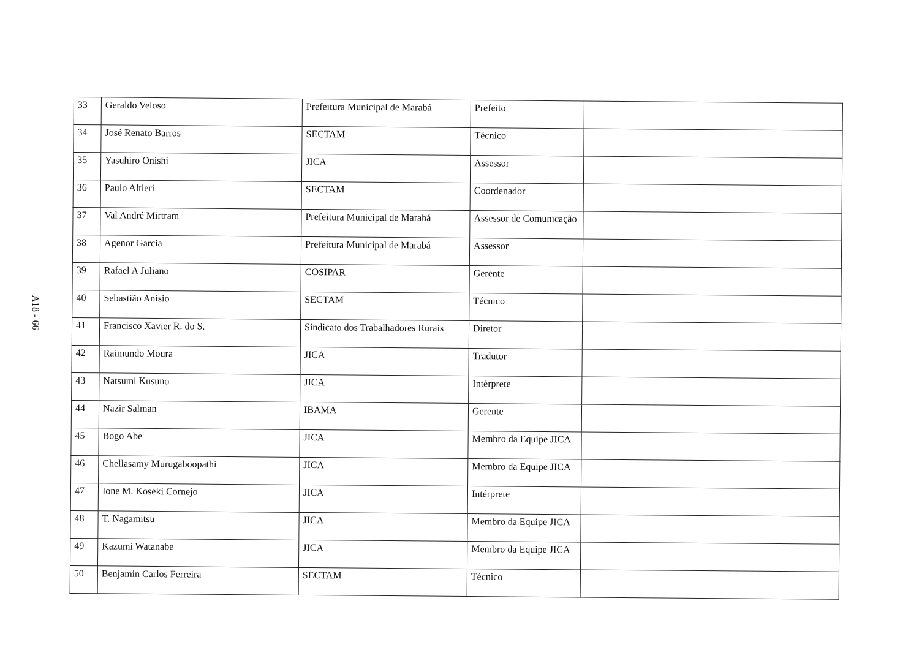A18 - 66
| 33 | Geraldo Veloso | Prefeitura Municipal de Marabá | Prefeito | |
| 34 | José Renato Barros | SECTAM | Técnico | |
| 35 | Yasuhiro Onishi | JICA | Assessor | |
| 36 | Paulo Altieri | SECTAM | Coordenador | |
| 37 | Val André Mirtram | Prefeitura Municipal de Marabá | Assessor de Comunicação | |
| 38 | Agenor Garcia | Prefeitura Municipal de Marabá | Assessor | |
| 39 | Rafael A Juliano | COSIPAR | Gerente | |
| 40 | Sebastião Anísio | SECTAM | Técnico | |
| 41 | Francisco Xavier R. do S. | Sindicato dos Trabalhadores Rurais | Diretor | |
| 42 | Raimundo Moura | JICA | Tradutor | |
| 43 | Natsumi Kusuno | JICA | Intérprete | |
| 44 | Nazir Salman | IBAMA | Gerente | |
| 45 | Bogo Abe | JICA | Membro da Equipe JICA | |
| 46 | Chellasamy Murugaboopathi | JICA | Membro da Equipe JICA | |
| 47 | Ione M. Koseki Cornejo | JICA | Intérprete | |
| 48 | T. Nagamitsu | JICA | Membro da Equipe JICA | |
| 49 | Kazumi Watanabe | JICA | Membro da Equipe JICA | |
| 50 | Benjamin Carlos Ferreira | SECTAM | Técnico | |